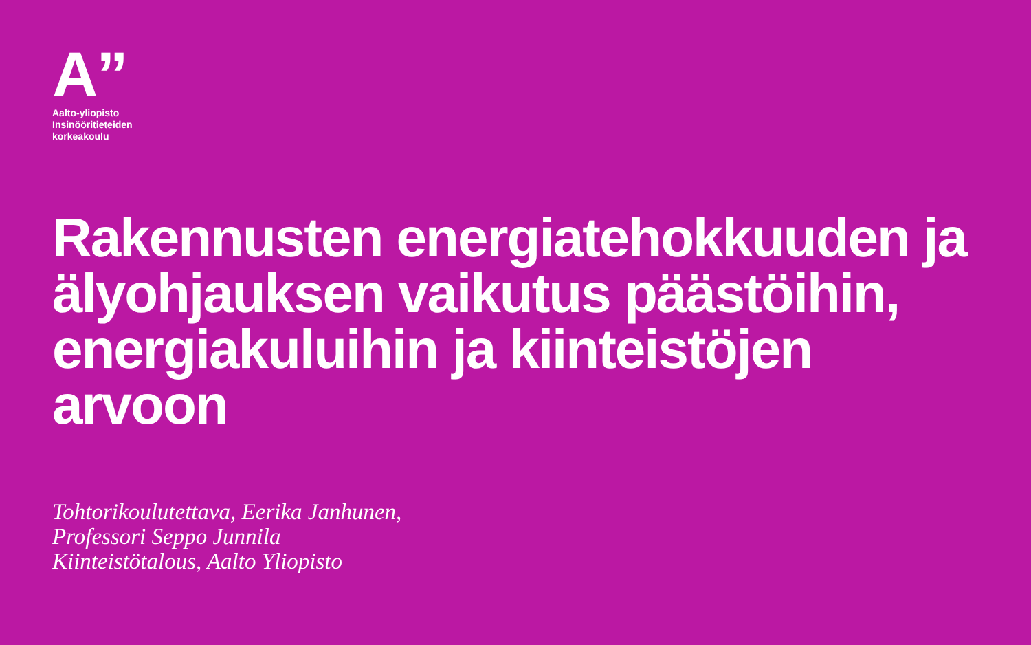A”
Aalto-yliopisto
Insinööritieteiden
korkeakoulu
Rakennusten energiatehokkuuden ja älyohjauksen vaikutus päästöihin, energiakuluihin ja kiinteistöjen arvoon
Tohtorikoulutettava, Eerika Janhunen,
Professori Seppo Junnila
Kiinteistötalous, Aalto Yliopisto